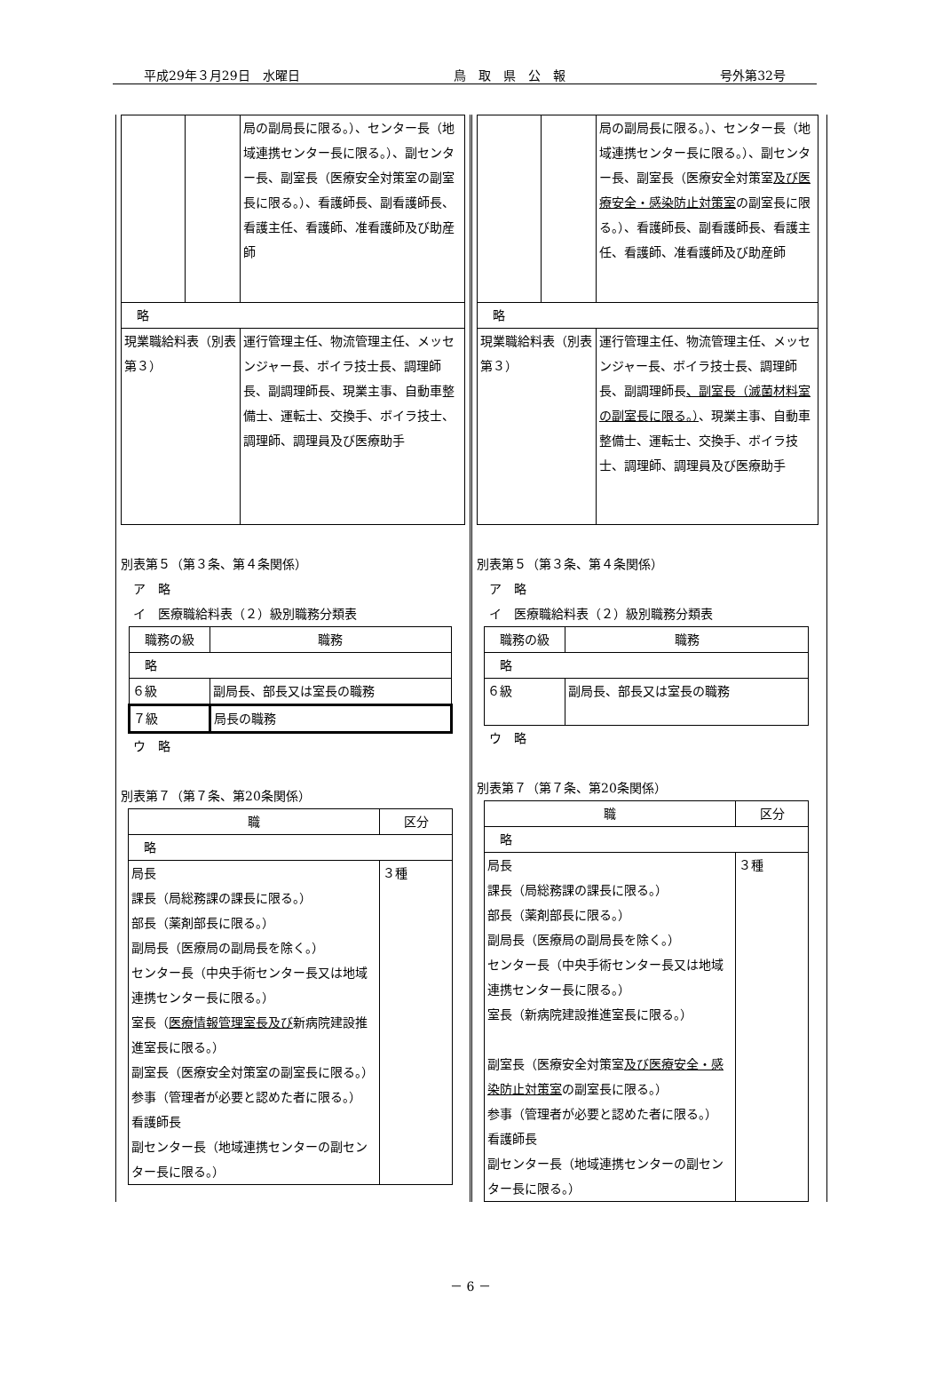平成29年３月29日　水曜日 鳥　取　県　公　報 号外第32号
| | | 局の副局長に限る。）、センター長（地域連携センター長に限る。）、副センター長、副室長（医療安全対策室の副室長に限る。）、看護師長、副看護師長、看護主任、看護師、准看護師及び助産師 |
| 略 | | |
| 現業職給料表（別表第３） | | 運行管理主任、物流管理主任、メッセンジャー長、ボイラ技士長、調理師長、副調理師長、現業主事、自動車整備士、運転士、交換手、ボイラ技士、調理師、調理員及び医療助手 |
別表第５（第３条、第４条関係）
　ア　略
　イ　医療職給料表（２）級別職務分類表
| 職務の級 | 職務 |
| --- | --- |
| 略 | |
| ６級 | 副局長、部長又は室長の職務 |
| ７級 | 局長の職務 |
　ウ　略
別表第７（第７条、第20条関係）
| 職 | 区分 |
| --- | --- |
| 略 | |
| 局長 課長（局総務課の課長に限る。） 部長（薬剤部長に限る。） 副局長（医療局の副局長を除く。） センター長（中央手術センター長又は地域連携センター長に限る。） 室長（ 医療情報管理室長及び 新病院建設推進室長に限る。） 副室長（医療安全対策室の副室長に限る。） 参事（管理者が必要と認めた者に限る。） 看護師長 副センター長（地域連携センターの副センター長に限る。） | ３種 |
| | | 局の副局長に限る。）、センター長（地域連携センター長に限る。）、副センター長、副室長（医療安全対策室 及び医療安全・感染防止対策室 の副室長に限る。）、看護師長、副看護師長、看護主任、看護師、准看護師及び助産師 |
| 略 | | |
| 現業職給料表（別表第３） | | 運行管理主任、物流管理主任、メッセンジャー長、ボイラ技士長、調理師長、副調理師長 、副室長（滅菌材料室の副室長に限る。） 、現業主事、自動車整備士、運転士、交換手、ボイラ技士、調理師、調理員及び医療助手 |
別表第５（第３条、第４条関係）
　ア　略
　イ　医療職給料表（２）級別職務分類表
| 職務の級 | 職務 |
| --- | --- |
| 略 | |
| ６級 | 副局長、部長又は室長の職務 |
　ウ　略
別表第７（第７条、第20条関係）
| 職 | 区分 |
| --- | --- |
| 略 | |
| 局長 課長（局総務課の課長に限る。） 部長（薬剤部長に限る。） 副局長（医療局の副局長を除く。） センター長（中央手術センター長又は地域連携センター長に限る。） 室長（新病院建設推進室長に限る。） 副室長（医療安全対策室 及び医療安全・感染防止対策室 の副室長に限る。） 参事（管理者が必要と認めた者に限る。） 看護師長 副センター長（地域連携センターの副センター長に限る。） | ３種 |
－ 6 －